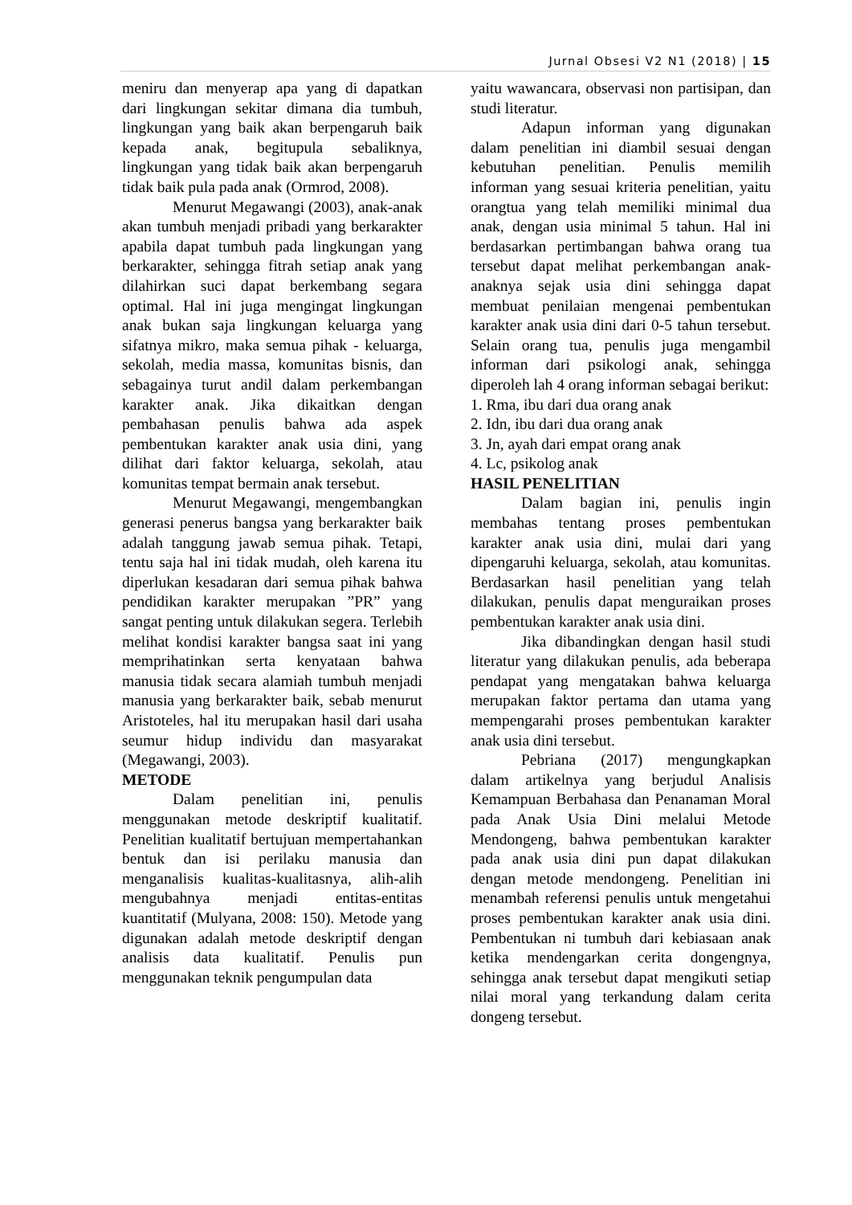Jurnal Obsesi V2 N1 (2018) | 15
meniru dan menyerap apa yang di dapatkan dari lingkungan sekitar dimana dia tumbuh, lingkungan yang baik akan berpengaruh baik kepada anak, begitupula sebaliknya, lingkungan yang tidak baik akan berpengaruh tidak baik pula pada anak (Ormrod, 2008).
Menurut Megawangi (2003), anak-anak akan tumbuh menjadi pribadi yang berkarakter apabila dapat tumbuh pada lingkungan yang berkarakter, sehingga fitrah setiap anak yang dilahirkan suci dapat berkembang segara optimal. Hal ini juga mengingat lingkungan anak bukan saja lingkungan keluarga yang sifatnya mikro, maka semua pihak - keluarga, sekolah, media massa, komunitas bisnis, dan sebagainya turut andil dalam perkembangan karakter anak. Jika dikaitkan dengan pembahasan penulis bahwa ada aspek pembentukan karakter anak usia dini, yang dilihat dari faktor keluarga, sekolah, atau komunitas tempat bermain anak tersebut.
Menurut Megawangi, mengembangkan generasi penerus bangsa yang berkarakter baik adalah tanggung jawab semua pihak. Tetapi, tentu saja hal ini tidak mudah, oleh karena itu diperlukan kesadaran dari semua pihak bahwa pendidikan karakter merupakan ”PR” yang sangat penting untuk dilakukan segera. Terlebih melihat kondisi karakter bangsa saat ini yang memprihatinkan serta kenyataan bahwa manusia tidak secara alamiah tumbuh menjadi manusia yang berkarakter baik, sebab menurut Aristoteles, hal itu merupakan hasil dari usaha seumur hidup individu dan masyarakat (Megawangi, 2003).
METODE
Dalam penelitian ini, penulis menggunakan metode deskriptif kualitatif. Penelitian kualitatif bertujuan mempertahankan bentuk dan isi perilaku manusia dan menganalisis kualitas-kualitasnya, alih-alih mengubahnya menjadi entitas-entitas kuantitatif (Mulyana, 2008: 150). Metode yang digunakan adalah metode deskriptif dengan analisis data kualitatif. Penulis pun menggunakan teknik pengumpulan data
yaitu wawancara, observasi non partisipan, dan studi literatur.
Adapun informan yang digunakan dalam penelitian ini diambil sesuai dengan kebutuhan penelitian. Penulis memilih informan yang sesuai kriteria penelitian, yaitu orangtua yang telah memiliki minimal dua anak, dengan usia minimal 5 tahun. Hal ini berdasarkan pertimbangan bahwa orang tua tersebut dapat melihat perkembangan anak-anaknya sejak usia dini sehingga dapat membuat penilaian mengenai pembentukan karakter anak usia dini dari 0-5 tahun tersebut. Selain orang tua, penulis juga mengambil informan dari psikologi anak, sehingga diperoleh lah 4 orang informan sebagai berikut:
1. Rma, ibu dari dua orang anak
2. Idn, ibu dari dua orang anak
3. Jn, ayah dari empat orang anak
4. Lc, psikolog anak
HASIL PENELITIAN
Dalam bagian ini, penulis ingin membahas tentang proses pembentukan karakter anak usia dini, mulai dari yang dipengaruhi keluarga, sekolah, atau komunitas. Berdasarkan hasil penelitian yang telah dilakukan, penulis dapat menguraikan proses pembentukan karakter anak usia dini.
Jika dibandingkan dengan hasil studi literatur yang dilakukan penulis, ada beberapa pendapat yang mengatakan bahwa keluarga merupakan faktor pertama dan utama yang mempengarahi proses pembentukan karakter anak usia dini tersebut.
Pebriana (2017) mengungkapkan dalam artikelnya yang berjudul Analisis Kemampuan Berbahasa dan Penanaman Moral pada Anak Usia Dini melalui Metode Mendongeng, bahwa pembentukan karakter pada anak usia dini pun dapat dilakukan dengan metode mendongeng. Penelitian ini menambah referensi penulis untuk mengetahui proses pembentukan karakter anak usia dini. Pembentukan ni tumbuh dari kebiasaan anak ketika mendengarkan cerita dongengnya, sehingga anak tersebut dapat mengikuti setiap nilai moral yang terkandung dalam cerita dongeng tersebut.